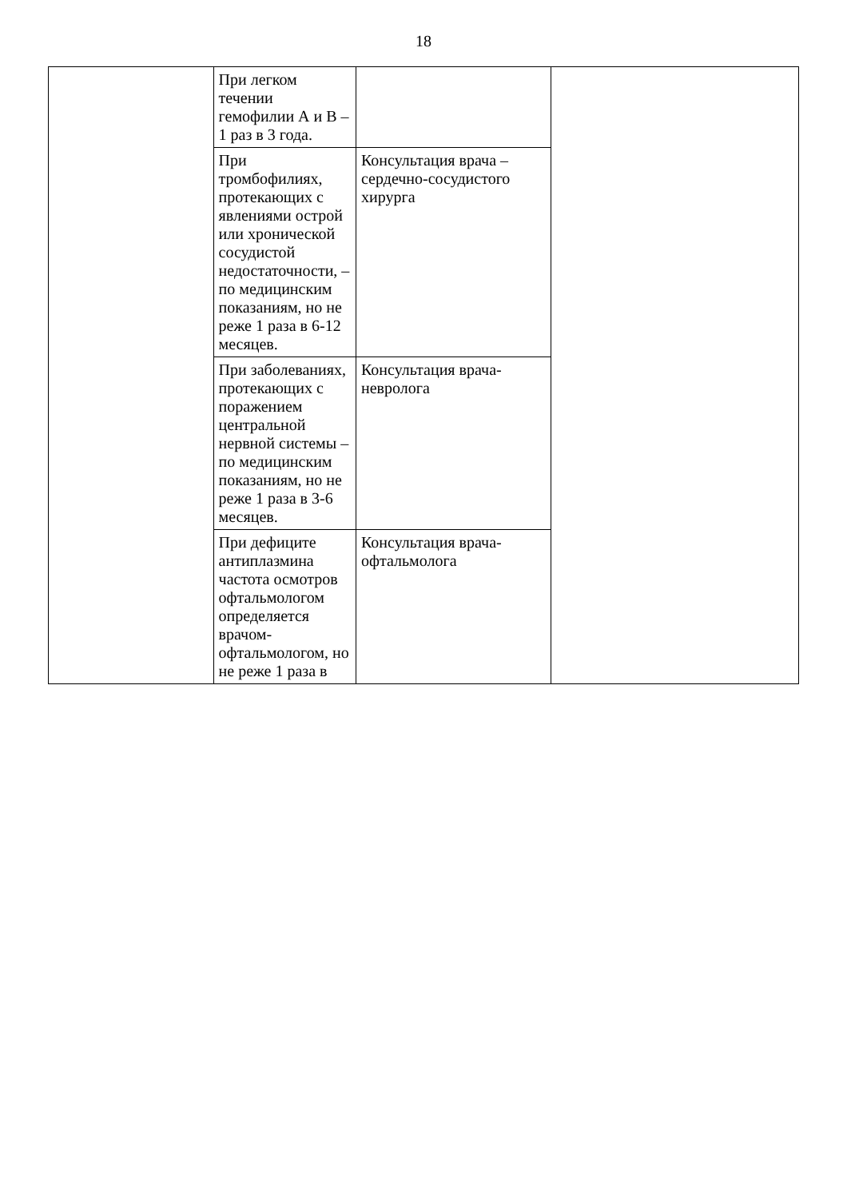18
| | При легком течении гемофилии А и В – 1 раз в 3 года. | | |
| | При тромбофилиях, протекающих с явлениями острой или хронической сосудистой недостаточности, – по медицинским показаниям, но не реже 1 раза в 6-12 месяцев. | Консультация врача – сердечно-сосудистого хирурга | |
| | При заболеваниях, протекающих с поражением центральной нервной системы – по медицинским показаниям, но не реже 1 раза в 3-6 месяцев. | Консультация врача-невролога | |
| | При дефиците антиплазмина частота осмотров офтальмологом определяется врачом-офтальмологом, но не реже 1 раза в | Консультация врача-офтальмолога | |